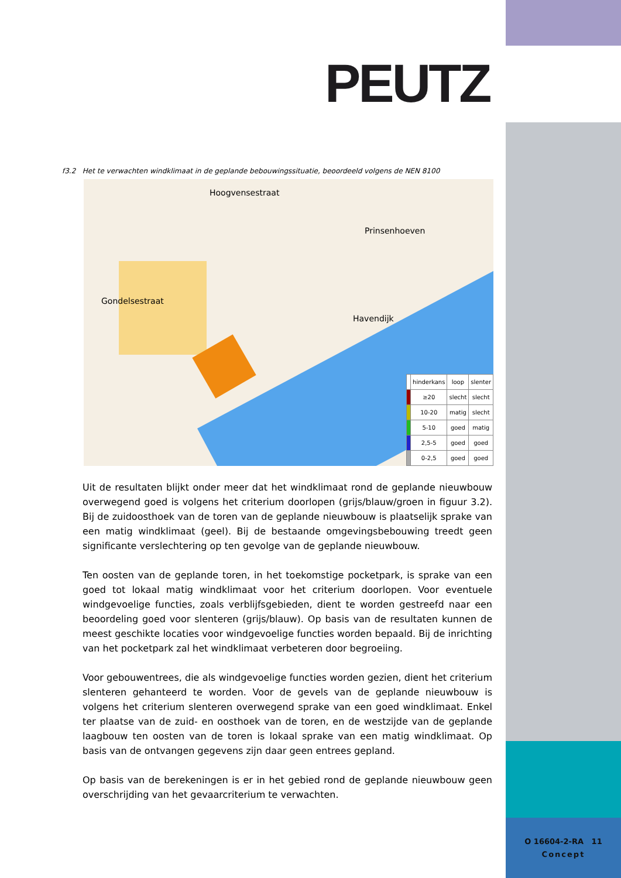PEUTZ
f3.2 Het te verwachten windklimaat in de geplande bebouwingssituatie, beoordeeld volgens de NEN 8100
Hoogvensestraat
Prinsenhoeven
Gondelsestraat
Havendijk
| | hinderkans | loop | slenter |
| --- | --- | --- | --- |
| | ≥20 | slecht | slecht |
| | 10-20 | matig | slecht |
| | 5-10 | goed | matig |
| | 2,5-5 | goed | goed |
| | 0-2,5 | goed | goed |
Uit de resultaten blijkt onder meer dat het windklimaat rond de geplande nieuwbouw overwegend goed is volgens het criterium doorlopen (grijs/blauw/groen in figuur 3.2). Bij de zuidoosthoek van de toren van de geplande nieuwbouw is plaatselijk sprake van een matig windklimaat (geel). Bij de bestaande omgevingsbebouwing treedt geen significante verslechtering op ten gevolge van de geplande nieuwbouw.
Ten oosten van de geplande toren, in het toekomstige pocketpark, is sprake van een goed tot lokaal matig windklimaat voor het criterium doorlopen. Voor eventuele windgevoelige functies, zoals verblijfsgebieden, dient te worden gestreefd naar een beoordeling goed voor slenteren (grijs/blauw). Op basis van de resultaten kunnen de meest geschikte locaties voor windgevoelige functies worden bepaald. Bij de inrichting van het pocketpark zal het windklimaat verbeteren door begroeiing.
Voor gebouwentrees, die als windgevoelige functies worden gezien, dient het criterium slenteren gehanteerd te worden. Voor de gevels van de geplande nieuwbouw is volgens het criterium slenteren overwegend sprake van een goed windklimaat. Enkel ter plaatse van de zuid- en oosthoek van de toren, en de westzijde van de geplande laagbouw ten oosten van de toren is lokaal sprake van een matig windklimaat. Op basis van de ontvangen gegevens zijn daar geen entrees gepland.
Op basis van de berekeningen is er in het gebied rond de geplande nieuwbouw geen overschrijding van het gevaarcriterium te verwachten.
O 16604-2-RA 11
Concept